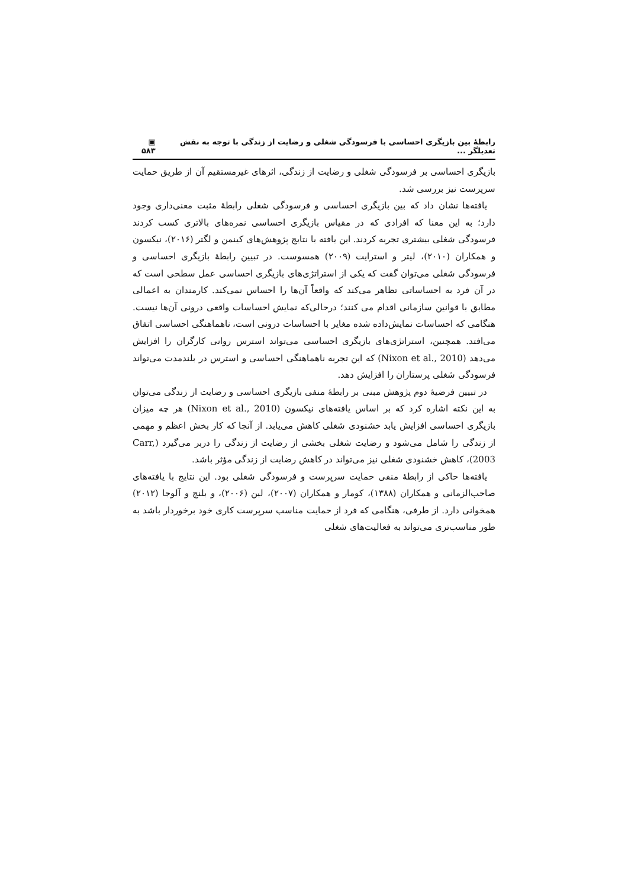رابطهٔ بین بازیگری احساسی با فرسودگی شغلی و رضایت از زندگی با توجه به نقش تعدیلگر ... ▣ ۵۸۳
بازیگری احساسی بر فرسودگی شغلی و رضایت از زندگی، اثرهای غیرمستقیم آن از طریق حمایت سرپرست نیز بررسی شد.
یافته‌ها نشان داد که بین بازیگری احساسی و فرسودگی شغلی رابطهٔ مثبت معنی‌داری وجود دارد؛ به این معنا که افرادی که در مقیاس بازیگری احساسی نمره‌های بالاتری کسب کردند فرسودگی شغلی بیشتری تجربه کردند. این یافته با نتایج پژوهش‌های کینمن و لگتر (۲۰۱۶)، نیکسون و همکاران (۲۰۱۰)، لیتر و استرایت (۲۰۰۹) همسوست. در تبیین رابطهٔ بازیگری احساسی و فرسودگی شغلی می‌توان گفت که یکی از استراتژی‌های بازیگری احساسی عمل سطحی است که در آن فرد به احساساتی تظاهر می‌کند که واقعاً آن‌ها را احساس نمی‌کند. کارمندان به اعمالی مطابق با قوانین سازمانی اقدام می کنند؛ درحالی‌که نمایش احساسات واقعی درونی آن‌ها نیست. هنگامی که احساسات نمایش‌داده شده مغایر با احساسات درونی است، ناهماهنگی احساسی اتفاق می‌افتد. همچنین، استراتژی‌های بازیگری احساسی می‌تواند استرس روانی کارگران را افزایش می‌دهد (Nixon et al., 2010) که این تجربه ناهماهنگی احساسی و استرس در بلندمدت می‌تواند فرسودگی شغلی پرستاران را افزایش دهد.
در تبیین فرضیهٔ دوم پژوهش مبنی بر رابطهٔ منفی بازیگری احساسی و رضایت از زندگی می‌توان به این نکته اشاره کرد که بر اساس یافته‌های نیکسون (Nixon et al., 2010) هر چه میزان بازیگری احساسی افزایش یابد خشنودی شغلی کاهش می‌یابد. از آنجا که کار بخش اعظم و مهمی از زندگی را شامل می‌شود و رضایت شغلی بخشی از رضایت از زندگی را دربر می‌گیرد (Carr, 2003)، کاهش خشنودی شغلی نیز می‌تواند در کاهش رضایت از زندگی مؤثر باشد.
یافته‌ها حاکی از رابطهٔ منفی حمایت سرپرست و فرسودگی شغلی بود. این نتایج با یافته‌های صاحب‌الزمانی و همکاران (۱۳۸۸)، کومار و همکاران (۲۰۰۷)، لین (۲۰۰۶)، و بلنچ و آلوجا (۲۰۱۲) همخوانی دارد. از طرفی، هنگامی که فرد از حمایت مناسب سرپرست کاری خود برخوردار باشد به طور مناسب‌تری می‌تواند به فعالیت‌های شغلی